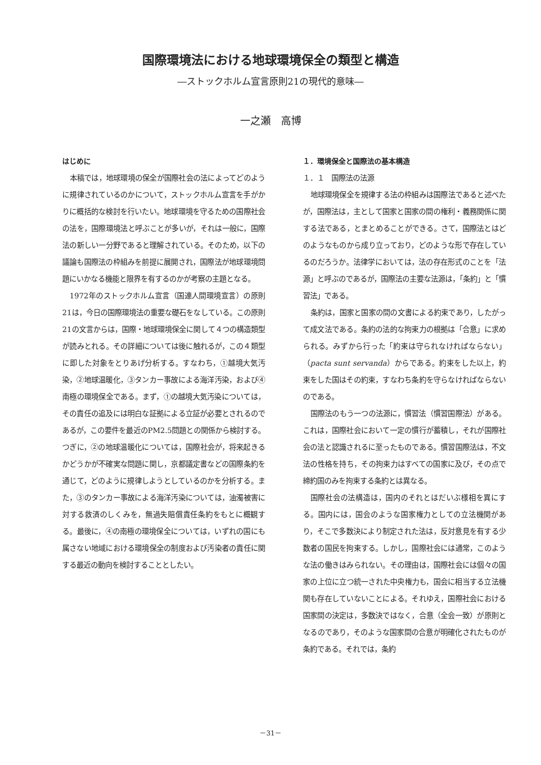国際環境法における地球環境保全の類型と構造
―ストックホルム宣言原則21の現代的意味―
一之瀬　高博
はじめに
本稿では，地球環境の保全が国際社会の法によってどのように規律されているのかについて，ストックホルム宣言を手がかりに概括的な検討を行いたい。地球環境を守るための国際社会の法を，国際環境法と呼ぶことが多いが，それは一般に，国際法の新しい一分野であると理解されている。そのため，以下の議論も国際法の枠組みを前提に展開され，国際法が地球環境問題にいかなる機能と限界を有するのかが考察の主題となる。
1972年のストックホルム宣言（国連人間環境宣言）の原則21は，今日の国際環境法の重要な礎石をなしている。この原則21の文言からは，国際・地球環境保全に関して４つの構造類型が読みとれる。その詳細については後に触れるが，この４類型に即した対象をとりあげ分析する。すなわち，①越境大気汚染，②地球温暖化，③タンカー事故による海洋汚染，および④南極の環境保全である。まず，①の越境大気汚染については，その責任の追及には明白な証拠による立証が必要とされるのであるが，この要件を最近のPM2.5問題との関係から検討する。つぎに，②の地球温暖化については，国際社会が，将来起きるかどうかが不確実な問題に関し，京都議定書などの国際条約を通じて，どのように規律しようとしているのかを分析する。また，③のタンカー事故による海洋汚染については，油濁被害に対する救済のしくみを，無過失賠償責任条約をもとに概観する。最後に，④の南極の環境保全については，いずれの国にも属さない地域における環境保全の制度および汚染者の責任に関する最近の動向を検討することとしたい。
１．環境保全と国際法の基本構造
１．１　国際法の法源
地球環境保全を規律する法の枠組みは国際法であると述べたが，国際法は，主として国家と国家の間の権利・義務関係に関する法である，とまとめることができる。さて，国際法とはどのようなものから成り立っており，どのような形で存在しているのだろうか。法律学においては，法の存在形式のことを「法源」と呼ぶのであるが，国際法の主要な法源は，「条約」と「慣習法」である。
条約は，国家と国家の間の文書による約束であり，したがって成文法である。条約の法的な拘束力の根拠は「合意」に求められる。みずから行った「約束は守られなければならない」（pacta sunt servanda）からである。約束をした以上，約束をした国はその約束，すなわち条約を守らなければならないのである。
国際法のもう一つの法源に，慣習法（慣習国際法）がある。これは，国際社会において一定の慣行が蓄積し，それが国際社会の法と認識されるに至ったものである。慣習国際法は，不文法の性格を持ち，その拘束力はすべての国家に及び，その点で締約国のみを拘束する条約とは異なる。
国際社会の法構造は，国内のそれとはだいぶ様相を異にする。国内には，国会のような国家権力としての立法機関があり，そこで多数決により制定された法は，反対意見を有する少数者の国民を拘束する。しかし，国際社会には通常，このような法の働きはみられない。その理由は，国際社会には個々の国家の上位に立つ統一された中央権力も，国会に相当する立法機関も存在していないことによる。それゆえ，国際社会における国家間の決定は，多数決ではなく，合意（全会一致）が原則となるのであり，そのような国家間の合意が明確化されたものが条約である。それでは，条約
－31－